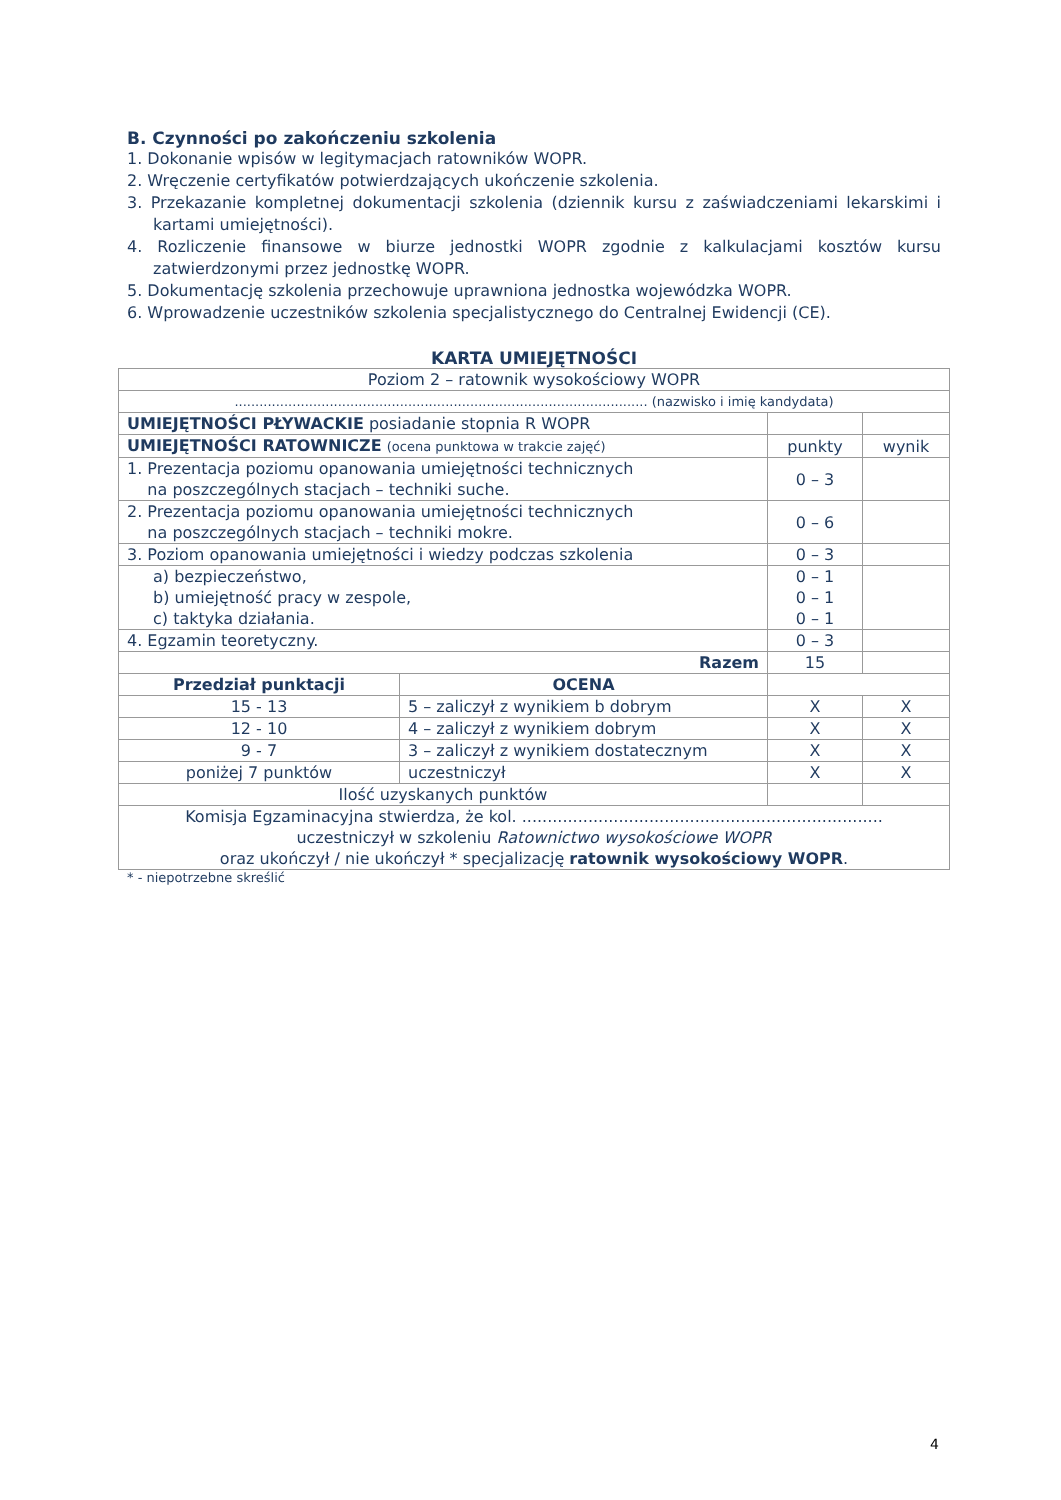B. Czynności po zakończeniu szkolenia
1. Dokonanie wpisów w legitymacjach ratowników WOPR.
2. Wręczenie certyfikatów potwierdzających ukończenie szkolenia.
3. Przekazanie kompletnej dokumentacji szkolenia (dziennik kursu z zaświadczeniami lekarskimi i kartami umiejętności).
4. Rozliczenie finansowe w biurze jednostki WOPR zgodnie z kalkulacjami kosztów kursu zatwierdzonymi przez jednostkę WOPR.
5. Dokumentację szkolenia przechowuje uprawniona jednostka wojewódzka WOPR.
6. Wprowadzenie uczestników szkolenia specjalistycznego do Centralnej Ewidencji (CE).
KARTA UMIEJĘTNOŚCI
| Poziom 2 – ratownik wysokościowy WOPR | | | |
| .................................................................................................... (nazwisko i imię kandydata) | | | |
| UMIEJĘTNOŚCI PŁYWACKIE posiadanie stopnia R WOPR | | | |
| UMIEJĘTNOŚCI RATOWNICZE (ocena punktowa w trakcie zajęć) | | punkty | wynik |
| 1. Prezentacja poziomu opanowania umiejętności technicznych na poszczególnych stacjach – techniki suche. | | 0 – 3 | |
| 2. Prezentacja poziomu opanowania umiejętności technicznych na poszczególnych stacjach – techniki mokre. | | 0 – 6 | |
| 3. Poziom opanowania umiejętności i wiedzy podczas szkolenia | | 0 – 3 | |
| a) bezpieczeństwo, b) umiejętność pracy w zespole, c) taktyka działania. | | 0 – 1 0 – 1 0 – 1 | |
| 4. Egzamin teoretyczny. | | 0 – 3 | |
| Razem | | 15 | |
| Przedział punktacji | OCENA | | |
| 15 - 13 | 5 – zaliczył z wynikiem b dobrym | X | X |
| 12 - 10 | 4 – zaliczył z wynikiem dobrym | X | X |
| 9 - 7 | 3 – zaliczył z wynikiem dostatecznym | X | X |
| poniżej 7 punktów | uczestniczył | X | X |
| Ilość uzyskanych punktów | | | |
| Komisja Egzaminacyjna stwierdza, że kol. ....................................................................... uczestniczył w szkoleniu Ratownictwo wysokościowe WOPR oraz ukończył / nie ukończył * specjalizację ratownik wysokościowy WOPR . | | | |
* - niepotrzebne skreślić
4